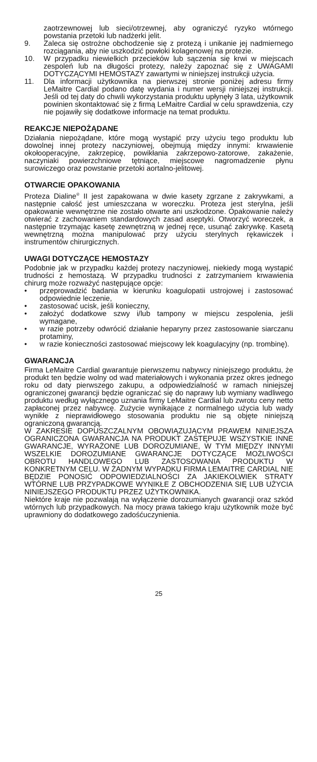zaotrzewnowej lub sieci/otrzewnej, aby ograniczyć ryzyko wtórnego powstania przetoki lub nadżerki jelit.
9. Zaleca się ostrożne obchodzenie się z protezą i unikanie jej nadmiernego rozciągania, aby nie uszkodzić powłoki kolagenowej na protezie.
10. W przypadku niewielkich przecieków lub sączenia się krwi w miejscach zespoleń lub na długości protezy, należy zapoznać się z UWAGAMI DOTYCZĄCYMI HEMOSTAZY zawartymi w niniejszej instrukcji użycia.
11. Dla informacji użytkownika na pierwszej stronie poniżej adresu firmy LeMaitre Cardial podano datę wydania i numer wersji niniejszej instrukcji. Jeśli od tej daty do chwili wykorzystania produktu upłynęły 3 lata, użytkownik powinien skontaktować się z firmą LeMaitre Cardial w celu sprawdzenia, czy nie pojawiły się dodatkowe informacje na temat produktu.
REAKCJE NIEPOŻĄDANE
Działania niepożądane, które mogą wystąpić przy użyciu tego produktu lub dowolnej innej protezy naczyniowej, obejmują między innymi: krwawienie okołooperacyjne, zakrzepicę, powikłania zakrzepowo-zatorowe, zakażenie, naczyniaki powierzchniowe tętniące, miejscowe nagromadzenie płynu surowiczego oraz powstanie przetoki aortalno-jelitowej.
OTWARCIE OPAKOWANIA
Proteza Dialine<sup>®</sup> II jest zapakowana w dwie kasety zgrzane z zakrywkami, a następnie całość jest umieszczana w woreczku. Proteza jest sterylna, jeśli opakowanie wewnętrzne nie zostało otwarte ani uszkodzone. Opakowanie należy otwierać z zachowaniem standardowych zasad aseptyki. Otworzyć woreczek, a następnie trzymając kasetę zewnętrzną w jednej ręce, usunąć zakrywkę. Kasetą wewnętrzną można manipulować przy użyciu sterylnych rękawiczek i instrumentów chirurgicznych.
UWAGI DOTYCZĄCE HEMOSTAZY
Podobnie jak w przypadku każdej protezy naczyniowej, niekiedy mogą wystąpić trudności z hemostazą. W przypadku trudności z zatrzymaniem krwawienia chirurg może rozważyć następujące opcje:
• przeprowadzić badania w kierunku koagulopatii ustrojowej i zastosować odpowiednie leczenie,
• zastosować ucisk, jeśli konieczny,
• założyć dodatkowe szwy i/lub tampony w miejscu zespolenia, jeśli wymagane,
• w razie potrzeby odwrócić działanie heparyny przez zastosowanie siarczanu protaminy,
• w razie konieczności zastosować miejscowy lek koagulacyjny (np. trombinę).
GWARANCJA
Firma LeMaitre Cardial gwarantuje pierwszemu nabywcy niniejszego produktu, że produkt ten będzie wolny od wad materiałowych i wykonania przez okres jednego roku od daty pierwszego zakupu, a odpowiedzialność w ramach niniejszej ograniczonej gwarancji będzie ograniczać się do naprawy lub wymiany wadliwego produktu według wyłącznego uznania firmy LeMaitre Cardial lub zwrotu ceny netto zapłaconej przez nabywcę. Zużycie wynikające z normalnego użycia lub wady wynikłe z nieprawidłowego stosowania produktu nie są objęte niniejszą ograniczoną gwarancją.
W ZAKRESIE DOPUSZCZALNYM OBOWIĄZUJĄCYM PRAWEM NINIEJSZA OGRANICZONA GWARANCJA NA PRODUKT ZASTĘPUJE WSZYSTKIE INNE GWARANCJE, WYRAŻONE LUB DOROZUMIANE, W TYM MIĘDZY INNYMI WSZELKIE DOROZUMIANE GWARANCJE DOTYCZĄCE MOŻLIWOŚCI OBROTU HANDLOWEGO LUB ZASTOSOWANIA PRODUKTU W KONKRETNYM CELU. W ŻADNYM WYPADKU FIRMA LEMAITRE CARDIAL NIE BĘDZIE PONOSIĆ ODPOWIEDZIALNOŚCI ZA JAKIEKOLWIEK STRATY WTÓRNE LUB PRZYPADKOWE WYNIKŁE Z OBCHODZENIA SIĘ LUB UŻYCIA NINIEJSZEGO PRODUKTU PRZEZ UŻYTKOWNIKA.
Niektóre kraje nie pozwalają na wyłączenie dorozumianych gwarancji oraz szkód wtórnych lub przypadkowych. Na mocy prawa takiego kraju użytkownik może być uprawniony do dodatkowego zadośćuczynienia.
25